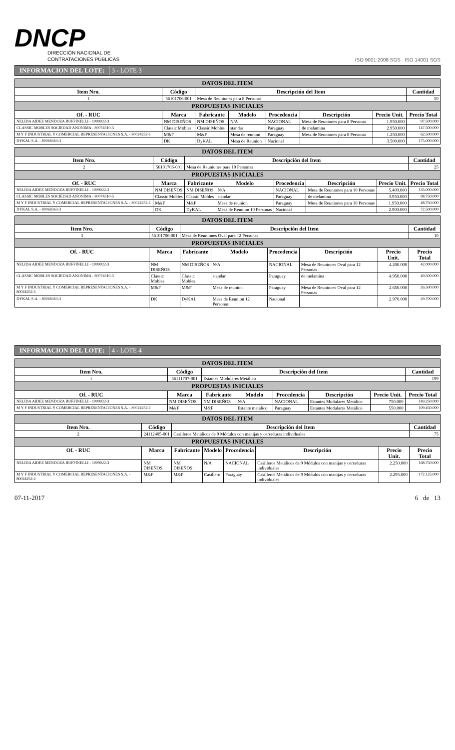DNCP
DIRECCIÓN NACIONAL DE
CONTRATACIONES PÚBLICAS
ISO 9001:2008 SGS ISO 14001 SGS
INFORMACION DEL LOTE: 3 - LOTE 3
| DATOS DEL ITEM | | | | | | | |
| --- | --- | --- | --- | --- | --- | --- | --- |
| Item Nro. | Código | Descripción del Item | | | | | Cantidad |
| 1 | 56101706-001 | Mesa de Reuniones para 8 Personas | | | | | 50 |
| PROPUESTAS INICIALES | | | | | | | |
| Of. - RUC | Marca | Fabricante | Modelo | Procedencia | Descripción | Precio Unit. | Precio Total |
| NELIDA AIDEE MENDOZA RUFFINELLI - 1009022-3 | NM DISEÑOS | NM DISEÑOS | N/A | NACIONAL | Mesa de Reuniones para 8 Personas | 1.950.000 | 97.500.000 |
| CLASSIC MOBLES SOCIEDAD ANONIMA - 80074310-5 | Classic Mobles | Classic Mobles | standar | Paraguay | de melamina | 2.950.000 | 147.500.000 |
| M Y F INDUSTRIAL Y COMERCIAL REPRESENTACIONES S.A. - 80024252-1 | M&F | M&F | Mesa de reunion | Paraguay | Mesa de Reuniones para 8 Personas | 1.250.000 | 62.500.000 |
| DYKAL S.A. - 80068363-3 | DK | DyKAL | Mesa de Reunion | Nacional | | 3.500.000 | 175.000.000 |
| DATOS DEL ITEM | | | | | | | |
| --- | --- | --- | --- | --- | --- | --- | --- |
| Item Nro. | Código | Descripción del Item | | | | | Cantidad |
| 2 | 56101706-001 | Mesa de Reuniones para 10 Personas | | | | | 25 |
| PROPUESTAS INICIALES | | | | | | | |
| Of. - RUC | Marca | Fabricante | Modelo | Procedencia | Descripción | Precio Unit. | Precio Total |
| NELIDA AIDEE MENDOZA RUFFINELLI - 1009022-3 | NM DISEÑOS | NM DISEÑOS | N/A | NACIONAL | Mesa de Reuniones para 10 Personas | 5.400.000 | 135.000.000 |
| CLASSIC MOBLES SOCIEDAD ANONIMA - 80074310-5 | Classic Mobles | Classic Mobles | standar | Paraguay | de melamina | 3.950.000 | 98.750.000 |
| M Y F INDUSTRIAL Y COMERCIAL REPRESENTACIONES S.A. - 80024252-1 | M&F | M&F | Mesa de reunion | Paraguay | Mesa de Reuniones para 10 Personas | 1.950.000 | 48.750.000 |
| DYKAL S.A. - 80068363-3 | DK | DyKAL | Mesa de Reunion 10 Personas | Nacional | | 2.900.000 | 72.500.000 |
| DATOS DEL ITEM | | | | | | | |
| --- | --- | --- | --- | --- | --- | --- | --- |
| Item Nro. | Código | Descripción del Item | | | | | Cantidad |
| 3 | 56101706-001 | Mesa de Reuniones Oval para 12 Personas | | | | | 10 |
| PROPUESTAS INICIALES | | | | | | | |
| Of. - RUC | Marca | Fabricante | Modelo | Procedencia | Descripción | Precio Unit. | Precio Total |
| NELIDA AIDEE MENDOZA RUFFINELLI - 1009022-3 | NM DISEÑOS | NM DISEÑOS | N/A | NACIONAL | Mesa de Reuniones Oval para 12 Personas | 4.200.000 | 42.000.000 |
| CLASSIC MOBLES SOCIEDAD ANONIMA - 80074310-5 | Classic Mobles | Classic Mobles | standar | Paraguay | de melamina | 4.950.000 | 49.500.000 |
| M Y F INDUSTRIAL Y COMERCIAL REPRESENTACIONES S.A. - 80024252-1 | M&F | M&F | Mesa de reunion | Paraguay | Mesa de Reuniones Oval para 12 Personas | 2.650.000 | 26.500.000 |
| DYKAL S.A. - 80068363-3 | DK | DyKAL | Mesa de Reunion 12 Personas | Nacional | | 2.970.000 | 29.700.000 |
INFORMACION DEL LOTE: 4 - LOTE 4
| DATOS DEL ITEM | | | | | | | |
| --- | --- | --- | --- | --- | --- | --- | --- |
| Item Nro. | Código | Descripción del Item | | | | | Cantidad |
| 1 | 56111707-001 | Estantes Modulares Metálico | | | | | 199 |
| PROPUESTAS INICIALES | | | | | | | |
| Of. - RUC | Marca | Fabricante | Modelo | Procedencia | Descripción | Precio Unit. | Precio Total |
| NELIDA AIDEE MENDOZA RUFFINELLI - 1009022-3 | NM DISEÑOS | NM DISEÑOS | N/A | NACIONAL | Estantes Modulares Metálico | 750.000 | 149.250.000 |
| M Y F INDUSTRIAL Y COMERCIAL REPRESENTACIONES S.A. - 80024252-1 | M&F | M&F | Estante metálico | Paraguay | Estantes Modulares Metálico | 550.000 | 109.450.000 |
| DATOS DEL ITEM | | | | | | | |
| --- | --- | --- | --- | --- | --- | --- | --- |
| Item Nro. | Código | Descripción del Item | | | | | Cantidad |
| 2 | 24112405-001 | Casilleros Metálicos de 9 Módulos con manijas y cerraduras individuales | | | | | 75 |
| PROPUESTAS INICIALES | | | | | | | |
| Of. - RUC | Marca | Fabricante | Modelo | Procedencia | Descripción | Precio Unit. | Precio Total |
| NELIDA AIDEE MENDOZA RUFFINELLI - 1009022-3 | NM DISEÑOS | NM DISEÑOS | N/A | NACIONAL | Casilleros Metálicos de 9 Módulos con manijas y cerraduras individuales | 2.250.000 | 168.750.000 |
| M Y F INDUSTRIAL Y COMERCIAL REPRESENTACIONES S.A. - 80024252-1 | M&F | M&F | Casillero | Paraguay | Casilleros Metálicos de 9 Módulos con manijas y cerraduras individuales | 2.295.000 | 172.125.000 |
07-11-2017 6 de 13